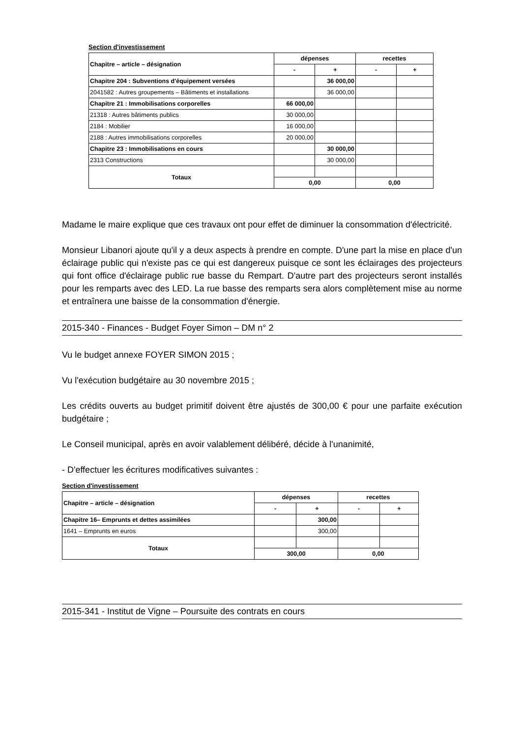Section d'investissement
| Chapitre – article – désignation | dépenses | | recettes | |
| --- | --- | --- | --- | --- |
| | - | + | - | + |
| Chapitre 204 : Subventions d'équipement versées | | 36 000,00 | | |
| 2041582 : Autres groupements – Bâtiments et installations | | 36 000,00 | | |
| Chapitre 21 : Immobilisations corporelles | 66 000,00 | | | |
| 21318 : Autres bâtiments publics | 30 000,00 | | | |
| 2184 : Mobilier | 16 000,00 | | | |
| 2188 : Autres immobilisations corporelles | 20 000,00 | | | |
| Chapitre 23 : Immobilisations en cours | | 30 000,00 | | |
| 2313 Constructions | | 30 000,00 | | |
| Totaux | | | | |
| | 0,00 | | 0,00 | |
Madame le maire explique que ces travaux ont pour effet de diminuer la consommation d'électricité.
Monsieur Libanori ajoute qu'il y a deux aspects à prendre en compte. D'une part la mise en place d'un éclairage public qui n'existe pas ce qui est dangereux puisque ce sont les éclairages des projecteurs qui font office d'éclairage public rue basse du Rempart. D'autre part des projecteurs seront installés pour les remparts avec des LED. La rue basse des remparts sera alors complètement mise au norme et entraînera une baisse de la consommation d'énergie.
2015-340 - Finances - Budget Foyer Simon – DM n° 2
Vu le budget annexe FOYER SIMON 2015 ;
Vu l'exécution budgétaire au 30 novembre 2015 ;
Les crédits ouverts au budget primitif doivent être ajustés de 300,00 € pour une parfaite exécution budgétaire ;
Le Conseil municipal, après en avoir valablement délibéré, décide à l'unanimité,
- D'effectuer les écritures modificatives suivantes :
Section d'investissement
| Chapitre – article – désignation | dépenses | | recettes | |
| --- | --- | --- | --- | --- |
| | - | + | - | + |
| Chapitre 16– Emprunts et dettes assimilées | | 300,00 | | |
| 1641 – Emprunts en euros | | 300,00 | | |
| Totaux | | | | |
| | 300,00 | | 0,00 | |
2015-341 - Institut de Vigne – Poursuite des contrats en cours